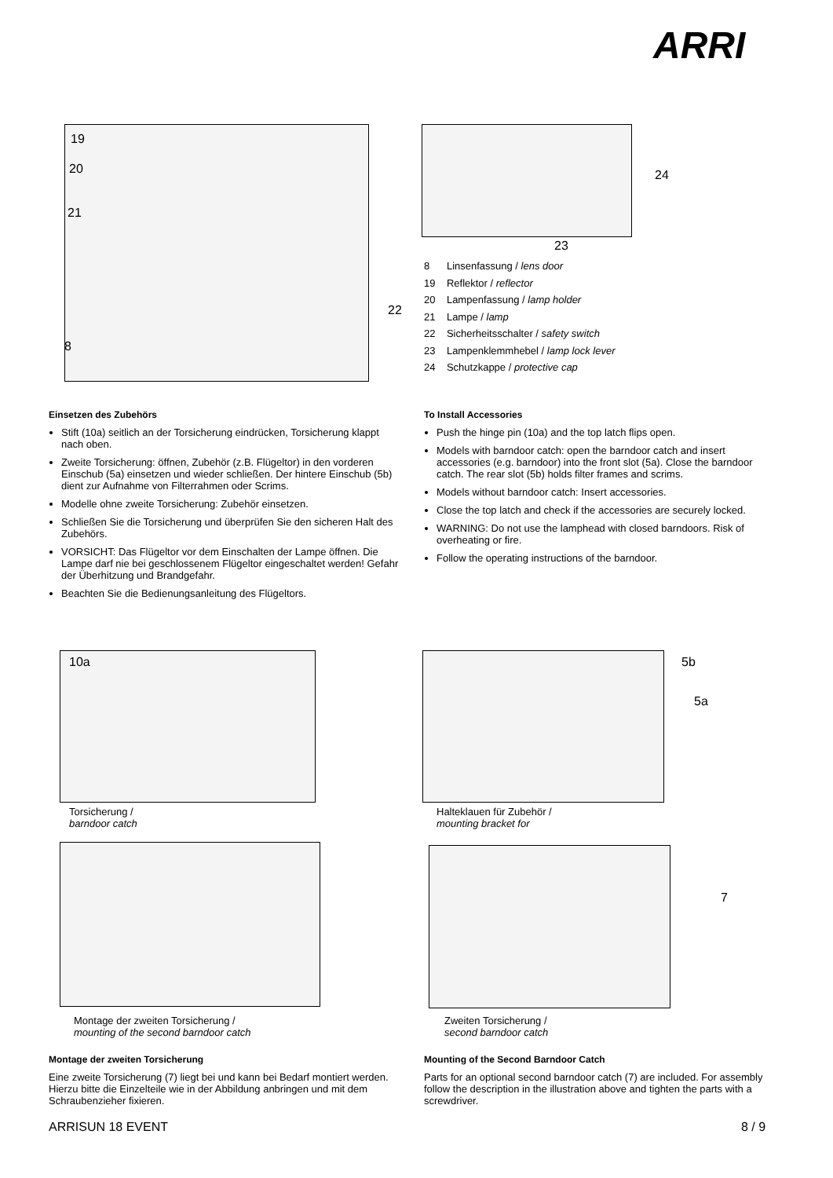ARRI
19
20
21
22
8
24
23
8 Linsenfassung / lens door
19 Reflektor / reflector
20 Lampenfassung / lamp holder
21 Lampe / lamp
22 Sicherheitsschalter / safety switch
23 Lampenklemmhebel / lamp lock lever
24 Schutzkappe / protective cap
Einsetzen des Zubehörs
Stift (10a) seitlich an der Torsicherung eindrücken, Torsicherung klappt nach oben.
Zweite Torsicherung: öffnen, Zubehör (z.B. Flügeltor) in den vorderen Einschub (5a) einsetzen und wieder schließen. Der hintere Einschub (5b) dient zur Aufnahme von Filterrahmen oder Scrims.
Modelle ohne zweite Torsicherung: Zubehör einsetzen.
Schließen Sie die Torsicherung und überprüfen Sie den sicheren Halt des Zubehörs.
VORSICHT: Das Flügeltor vor dem Einschalten der Lampe öffnen. Die Lampe darf nie bei geschlossenem Flügeltor eingeschaltet werden! Gefahr der Überhitzung und Brandgefahr.
Beachten Sie die Bedienungsanleitung des Flügeltors.
To Install Accessories
Push the hinge pin (10a) and the top latch flips open.
Models with barndoor catch: open the barndoor catch and insert accessories (e.g. barndoor) into the front slot (5a). Close the barndoor catch. The rear slot (5b) holds filter frames and scrims.
Models without barndoor catch: Insert accessories.
Close the top latch and check if the accessories are securely locked.
WARNING: Do not use the lamphead with closed barndoors. Risk of overheating or fire.
Follow the operating instructions of the barndoor.
10a
Torsicherung /
barndoor catch
5b
5a
Halteklauen für Zubehör /
mounting bracket for
Montage der zweiten Torsicherung /
mounting of the second barndoor catch
7
Zweiten Torsicherung /
second barndoor catch
Montage der zweiten Torsicherung
Eine zweite Torsicherung (7) liegt bei und kann bei Bedarf montiert werden. Hierzu bitte die Einzelteile wie in der Abbildung anbringen und mit dem Schraubenzieher fixieren.
Mounting of the Second Barndoor Catch
Parts for an optional second barndoor catch (7) are included. For assembly follow the description in the illustration above and tighten the parts with a screwdriver.
ARRISUN 18 EVENT 8 / 9